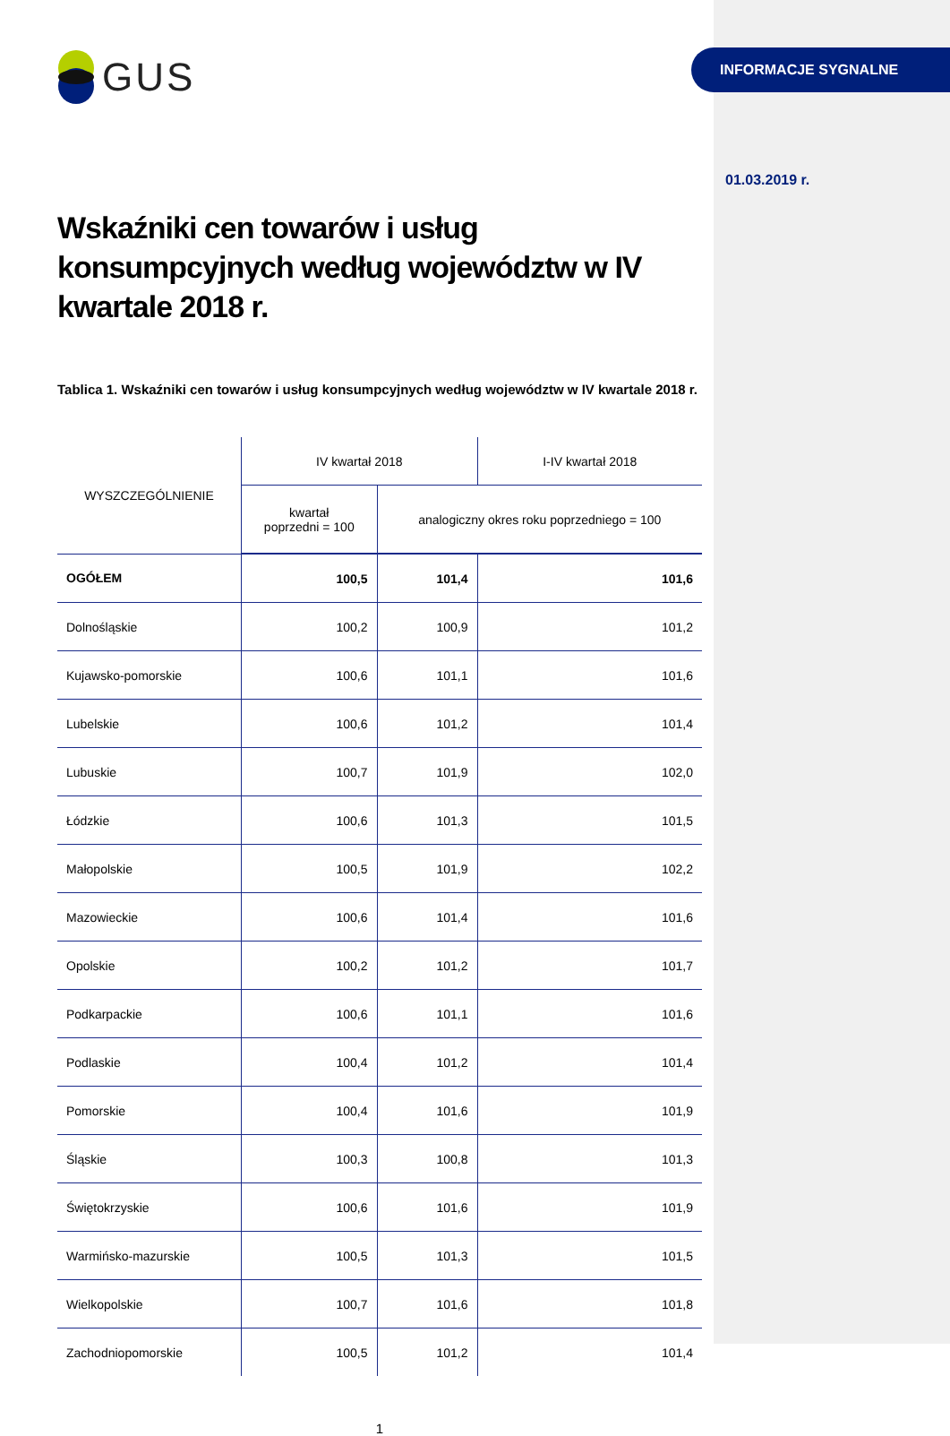INFORMACJE SYGNALNE
01.03.2019 r.
GUS
Wskaźniki cen towarów i usług konsumpcyjnych według województw w IV kwartale 2018 r.
Tablica 1. Wskaźniki cen towarów i usług konsumpcyjnych według województw w IV kwartale 2018 r.
| WYSZCZEGÓLNIENIE | IV kwartał 2018 | | I-IV kwartał 2018 |
| --- | --- | --- | --- |
| | kwartał poprzedni = 100 | analogiczny okres roku poprzedniego = 100 | |
| OGÓŁEM | 100,5 | 101,4 | 101,6 |
| Dolnośląskie | 100,2 | 100,9 | 101,2 |
| Kujawsko-pomorskie | 100,6 | 101,1 | 101,6 |
| Lubelskie | 100,6 | 101,2 | 101,4 |
| Lubuskie | 100,7 | 101,9 | 102,0 |
| Łódzkie | 100,6 | 101,3 | 101,5 |
| Małopolskie | 100,5 | 101,9 | 102,2 |
| Mazowieckie | 100,6 | 101,4 | 101,6 |
| Opolskie | 100,2 | 101,2 | 101,7 |
| Podkarpackie | 100,6 | 101,1 | 101,6 |
| Podlaskie | 100,4 | 101,2 | 101,4 |
| Pomorskie | 100,4 | 101,6 | 101,9 |
| Śląskie | 100,3 | 100,8 | 101,3 |
| Świętokrzyskie | 100,6 | 101,6 | 101,9 |
| Warmińsko-mazurskie | 100,5 | 101,3 | 101,5 |
| Wielkopolskie | 100,7 | 101,6 | 101,8 |
| Zachodniopomorskie | 100,5 | 101,2 | 101,4 |
1